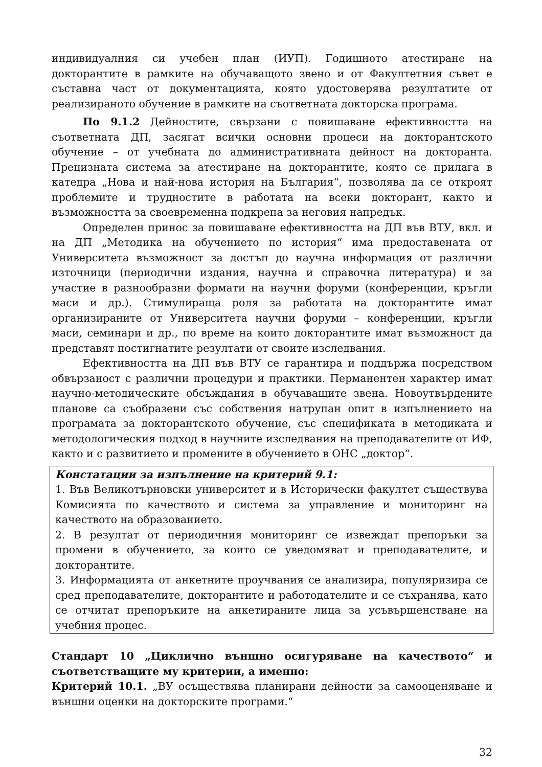индивидуалния си учебен план (ИУП). Годишното атестиране на докторантите в рамките на обучаващото звено и от Факултетния съвет е съставна част от документацията, която удостоверява резултатите от реализираното обучение в рамките на съответната докторска програма.
По 9.1.2 Дейностите, свързани с повишаване ефективността на съответната ДП, засягат всички основни процеси на докторантското обучение – от учебната до административната дейност на докторанта. Прецизната система за атестиране на докторантите, която се прилага в катедра „Нова и най-нова история на България“, позволява да се откроят проблемите и трудностите в работата на всеки докторант, както и възможността за своевременна подкрепа за неговия напредък.
Определен принос за повишаване ефективността на ДП във ВТУ, вкл. и на ДП „Методика на обучението по история“ има предоставената от Университета възможност за достъп до научна информация от различни източници (периодични издания, научна и справочна литература) и за участие в разнообразни формати на научни форуми (конференции, кръгли маси и др.). Стимулираща роля за работата на докторантите имат организираните от Университета научни форуми – конференции, кръгли маси, семинари и др., по време на които докторантите имат възможност да представят постигнатите резултати от своите изследвания.
Ефективността на ДП във ВТУ се гарантира и поддържа посредством обвързаност с различни процедури и практики. Перманентен характер имат научно-методическите обсъждания в обучаващите звена. Новоутвърдените планове са съобразени със собствения натрупан опит в изпълнението на програмата за докторантското обучение, със спецификата в методиката и методологическия подход в научните изследвания на преподавателите от ИФ, както и с развитието и промените в обучението в ОНС „доктор“.
Констатации за изпълнение на критерий 9.1:
1. Във Великотърновски университет и в Исторически факултет съществува Комисията по качеството и система за управление и мониторинг на качеството на образованието.
2. В резултат от периодичния мониторинг се извеждат препоръки за промени в обучението, за които се уведомяват и преподавателите, и докторантите.
3. Информацията от анкетните проучвания се анализира, популяризира се сред преподавателите, докторантите и работодателите и се съхранява, като се отчитат препоръките на анкетираните лица за усъвършенстване на учебния процес.
Стандарт 10 „Циклично външно осигуряване на качеството“ и съответстващите му критерии, а именно:
Критерий 10.1. „ВУ осъществява планирани дейности за самооценяване и външни оценки на докторските програми.“
32